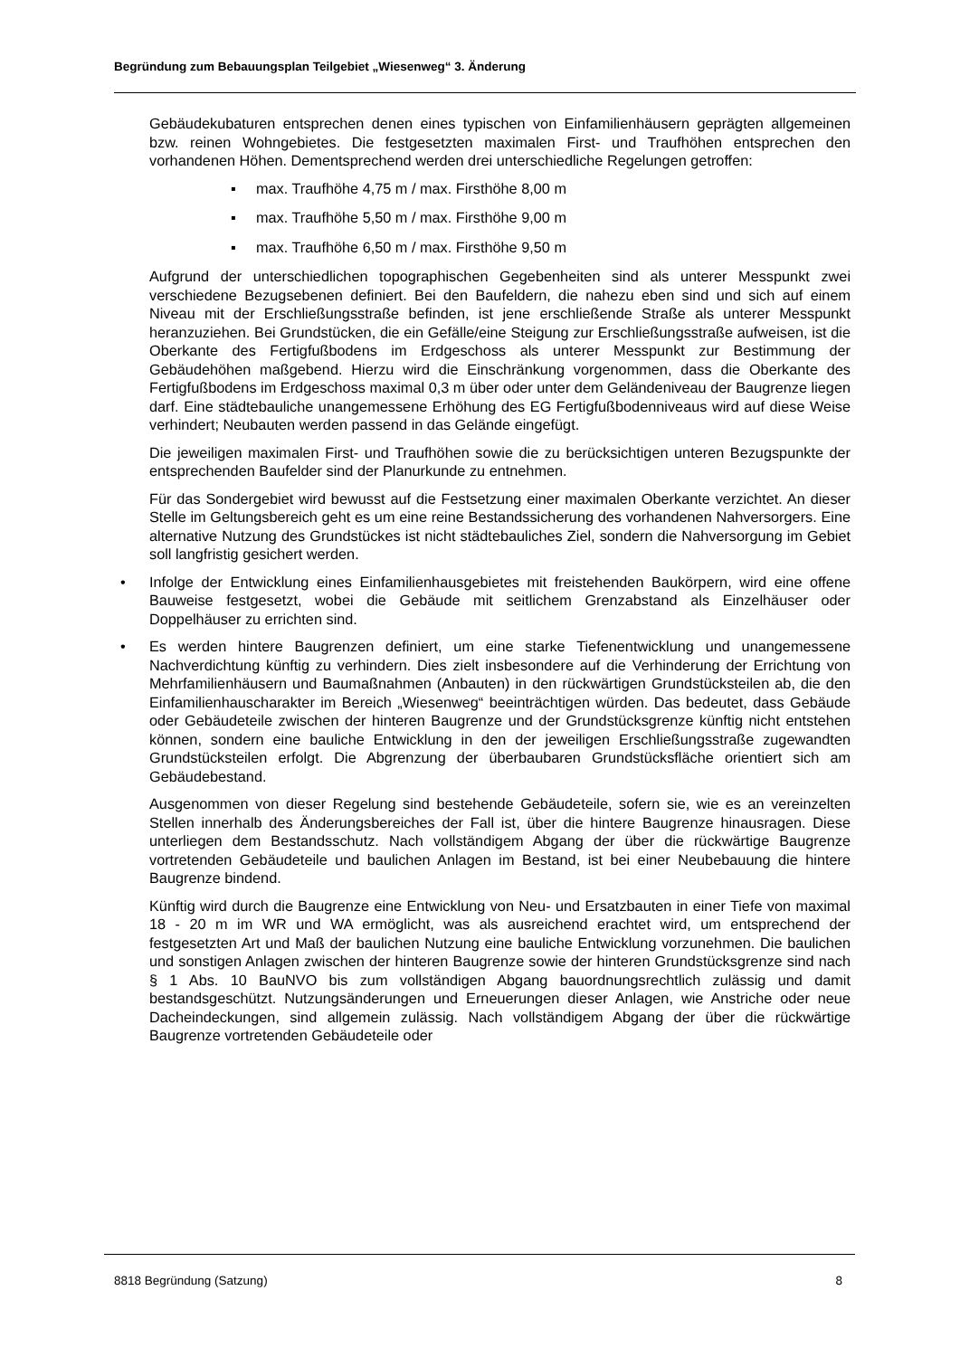Begründung zum Bebauungsplan Teilgebiet „Wiesenweg“ 3. Änderung
Gebäudekubaturen entsprechen denen eines typischen von Einfamilienhäusern geprägten allgemeinen bzw. reinen Wohngebietes. Die festgesetzten maximalen First- und Traufhöhen entsprechen den vorhandenen Höhen. Dementsprechend werden drei unterschiedliche Regelungen getroffen:
▪ max. Traufhöhe 4,75 m / max. Firsthöhe 8,00 m
▪ max. Traufhöhe 5,50 m / max. Firsthöhe 9,00 m
▪ max. Traufhöhe 6,50 m / max. Firsthöhe 9,50 m
Aufgrund der unterschiedlichen topographischen Gegebenheiten sind als unterer Messpunkt zwei verschiedene Bezugsebenen definiert. Bei den Baufeldern, die nahezu eben sind und sich auf einem Niveau mit der Erschließungsstraße befinden, ist jene erschließende Straße als unterer Messpunkt heranzuziehen. Bei Grundstücken, die ein Gefälle/eine Steigung zur Erschließungsstraße aufweisen, ist die Oberkante des Fertigfußbodens im Erdgeschoss als unterer Messpunkt zur Bestimmung der Gebäudehöhen maßgebend. Hierzu wird die Einschränkung vorgenommen, dass die Oberkante des Fertigfußbodens im Erdgeschoss maximal 0,3 m über oder unter dem Geländeniveau der Baugrenze liegen darf. Eine städtebauliche unangemessene Erhöhung des EG Fertigfußbodenniveaus wird auf diese Weise verhindert; Neubauten werden passend in das Gelände eingefügt.
Die jeweiligen maximalen First- und Traufhöhen sowie die zu berücksichtigen unteren Bezugspunkte der entsprechenden Baufelder sind der Planurkunde zu entnehmen.
Für das Sondergebiet wird bewusst auf die Festsetzung einer maximalen Oberkante verzichtet. An dieser Stelle im Geltungsbereich geht es um eine reine Bestandssicherung des vorhandenen Nahversorgers. Eine alternative Nutzung des Grundstückes ist nicht städtebauliches Ziel, sondern die Nahversorgung im Gebiet soll langfristig gesichert werden.
• Infolge der Entwicklung eines Einfamilienhausgebietes mit freistehenden Baukörpern, wird eine offene Bauweise festgesetzt, wobei die Gebäude mit seitlichem Grenzabstand als Einzelhäuser oder Doppelhäuser zu errichten sind.
• Es werden hintere Baugrenzen definiert, um eine starke Tiefenentwicklung und unangemessene Nachverdichtung künftig zu verhindern. Dies zielt insbesondere auf die Verhinderung der Errichtung von Mehrfamilienhäusern und Baumaßnahmen (Anbauten) in den rückwärtigen Grundstücksteilen ab, die den Einfamilienhauscharakter im Bereich „Wiesenweg“ beeinträchtigen würden. Das bedeutet, dass Gebäude oder Gebäudeteile zwischen der hinteren Baugrenze und der Grundstücksgrenze künftig nicht entstehen können, sondern eine bauliche Entwicklung in den der jeweiligen Erschließungsstraße zugewandten Grundstücksteilen erfolgt. Die Abgrenzung der überbaubaren Grundstücksfläche orientiert sich am Gebäudebestand.
Ausgenommen von dieser Regelung sind bestehende Gebäudeteile, sofern sie, wie es an vereinzelten Stellen innerhalb des Änderungsbereiches der Fall ist, über die hintere Baugrenze hinausragen. Diese unterliegen dem Bestandsschutz. Nach vollständigem Abgang der über die rückwärtige Baugrenze vortretenden Gebäudeteile und baulichen Anlagen im Bestand, ist bei einer Neubebauung die hintere Baugrenze bindend.
Künftig wird durch die Baugrenze eine Entwicklung von Neu- und Ersatzbauten in einer Tiefe von maximal 18 - 20 m im WR und WA ermöglicht, was als ausreichend erachtet wird, um entsprechend der festgesetzten Art und Maß der baulichen Nutzung eine bauliche Entwicklung vorzunehmen. Die baulichen und sonstigen Anlagen zwischen der hinteren Baugrenze sowie der hinteren Grundstücksgrenze sind nach § 1 Abs. 10 BauNVO bis zum vollständigen Abgang bauordnungsrechtlich zulässig und damit bestandsgeschützt. Nutzungsänderungen und Erneuerungen dieser Anlagen, wie Anstriche oder neue Dacheindeckungen, sind allgemein zulässig. Nach vollständigem Abgang der über die rückwärtige Baugrenze vortretenden Gebäudeteile oder
8818 Begründung (Satzung) 8